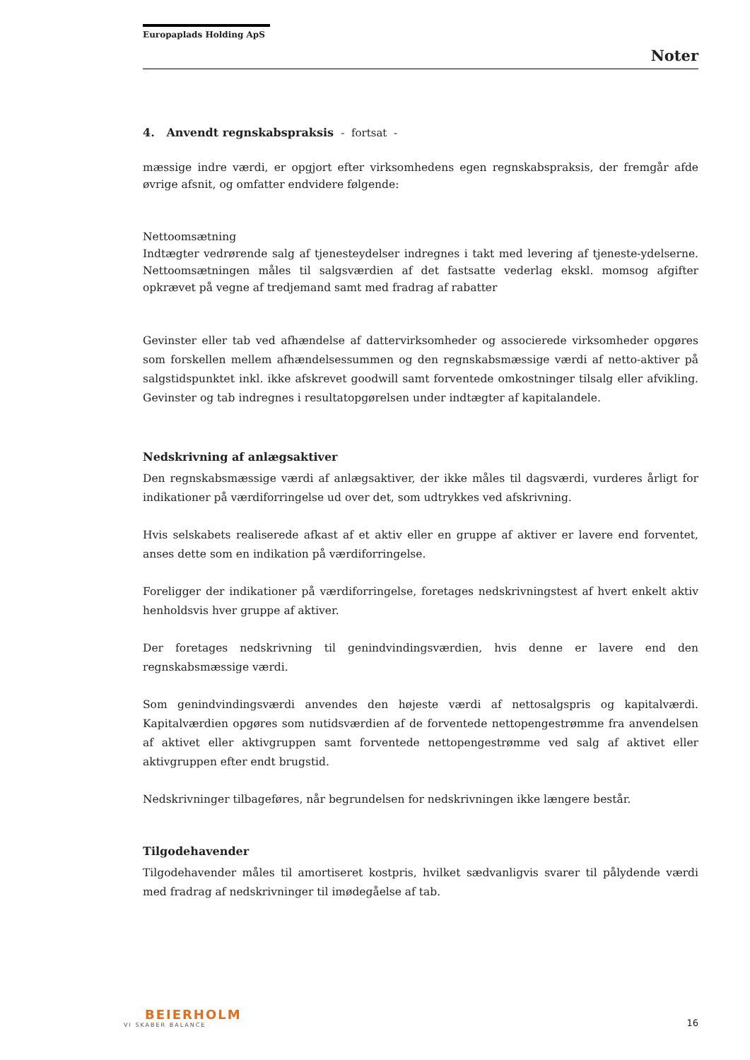Europaplads Holding ApS
Noter
4. Anvendt regnskabspraksis - fortsat -
mæssige indre værdi, er opgjort efter virksomhedens egen regnskabspraksis, der fremgår afde øvrige afsnit, og omfatter endvidere følgende:
Nettoomsætning
Indtægter vedrørende salg af tjenesteydelser indregnes i takt med levering af tjeneste-ydelserne. Nettoomsætningen måles til salgsværdien af det fastsatte vederlag ekskl. momsog afgifter opkrævet på vegne af tredjemand samt med fradrag af rabatter
Gevinster eller tab ved afhændelse af dattervirksomheder og associerede virksomheder opgøres som forskellen mellem afhændelsessummen og den regnskabsmæssige værdi af netto-aktiver på salgstidspunktet inkl. ikke afskrevet goodwill samt forventede omkostninger tilsalg eller afvikling. Gevinster og tab indregnes i resultatopgørelsen under indtægter af kapitalandele.
Nedskrivning af anlægsaktiver
Den regnskabsmæssige værdi af anlægsaktiver, der ikke måles til dagsværdi, vurderes årligt for indikationer på værdiforringelse ud over det, som udtrykkes ved afskrivning.
Hvis selskabets realiserede afkast af et aktiv eller en gruppe af aktiver er lavere end forventet, anses dette som en indikation på værdiforringelse.
Foreligger der indikationer på værdiforringelse, foretages nedskrivningstest af hvert enkelt aktiv henholdsvis hver gruppe af aktiver.
Der foretages nedskrivning til genindvindingsværdien, hvis denne er lavere end den regnskabsmæssige værdi.
Som genindvindingsværdi anvendes den højeste værdi af nettosalgspris og kapitalværdi. Kapitalværdien opgøres som nutidsværdien af de forventede nettopengestrømme fra anvendelsen af aktivet eller aktivgruppen samt forventede nettopengestrømme ved salg af aktivet eller aktivgruppen efter endt brugstid.
Nedskrivninger tilbageføres, når begrundelsen for nedskrivningen ikke længere består.
Tilgodehavender
Tilgodehavender måles til amortiseret kostpris, hvilket sædvanligvis svarer til pålydende værdi med fradrag af nedskrivninger til imødegåelse af tab.
BEIERHOLM
VI SKABER BALANCE
16